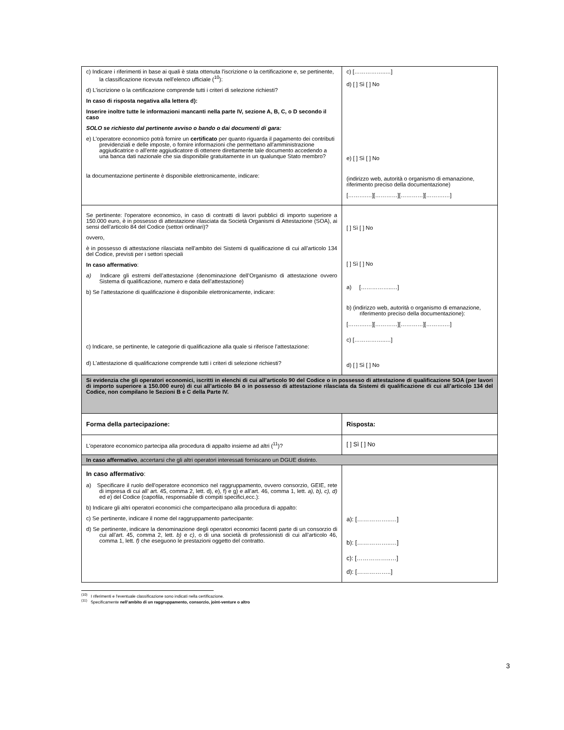| c) Indicare i riferimenti in base ai quali è stata ottenuta l'iscrizione o la certificazione e, se pertinente, la classificazione ricevuta nell'elenco ufficiale (<sup>10</sup>): d) L'iscrizione o la certificazione comprende tutti i criteri di selezione richiesti? In caso di risposta negativa alla lettera d): Inserire inoltre tutte le informazioni mancanti nella parte IV, sezione A, B, C, o D secondo il caso SOLO se richiesto dal pertinente avviso o bando o dai documenti di gara: e) L'operatore economico potrà fornire un certificato per quanto riguarda il pagamento dei contributi previdenziali e delle imposte, o fornire informazioni che permettano all'amministrazione aggiudicatrice o all'ente aggiudicatore di ottenere direttamente tale documento accedendo a una banca dati nazionale che sia disponibile gratuitamente in un qualunque Stato membro? la documentazione pertinente è disponibile elettronicamente, indicare: | c) [……………..…] d) [ ] Sì [ ] No e) [ ] Sì [ ] No (indirizzo web, autorità o organismo di emanazione, riferimento preciso della documentazione) [……….…][…………][…………][……….…] |
| Se pertinente: l'operatore economico, in caso di contratti di lavori pubblici di importo superiore a 150.000 euro, è in possesso di attestazione rilasciata da Società Organismi di Attestazione (SOA), ai sensi dell’articolo 84 del Codice (settori ordinari)? ovvero, è in possesso di attestazione rilasciata nell’ambito dei Sistemi di qualificazione di cui all’articolo 134 del Codice, previsti per i settori speciali In caso affermativo : a) Indicare gli estremi dell’attestazione (denominazione dell’Organismo di attestazione ovvero Sistema di qualificazione, numero e data dell’attestazione) b) Se l’attestazione di qualificazione è disponibile elettronicamente, indicare: c) Indicare, se pertinente, le categorie di qualificazione alla quale si riferisce l’attestazione: d) L'attestazione di qualificazione comprende tutti i criteri di selezione richiesti? | [ ] Sì [ ] No [ ] Sì [ ] No a) [……………..…] b) (indirizzo web, autorità o organismo di emanazione, riferimento preciso della documentazione): [……….…][…………][…………][……….…] c) [……………..…] d) [ ] Sì [ ] No |
| Si evidenzia che gli operatori economici, iscritti in elenchi di cui all’articolo 90 del Codice o in possesso di attestazione di qualificazione SOA (per lavori di importo superiore a 150.000 euro) di cui all’articolo 84 o in possesso di attestazione rilasciata da Sistemi di qualificazione di cui all’articolo 134 del Codice, non compilano le Sezioni B e C della Parte IV. | |
| Forma della partecipazione: | Risposta: |
| L'operatore economico partecipa alla procedura di appalto insieme ad altri (<sup>11</sup>)? | [ ] Sì [ ] No |
| In caso affermativo , accertarsi che gli altri operatori interessati forniscano un DGUE distinto. | |
| In caso affermativo : a) Specificare il ruolo dell'operatore economico nel raggruppamento, ovvero consorzio, GEIE, rete di impresa di cui all’ art. 45, comma 2, lett. d), e), f) e g) e all’art. 46, comma 1, lett. a), b), c), d) ed e ) del Codice (capofila, responsabile di compiti specifici,ecc.): b) Indicare gli altri operatori economici che compartecipano alla procedura di appalto: c) Se pertinente, indicare il nome del raggruppamento partecipante: d) Se pertinente, indicare la denominazione degli operatori economici facenti parte di un consorzio di cui all’art. 45, comma 2, lett. b) e c) , o di una società di professionisti di cui all’articolo 46, comma 1, lett. f) che eseguono le prestazioni oggetto del contratto. | a): [……………..…] b): [……………..…] c): [……………..…] d): [……………..] |
<sup>(10)</sup> I riferimenti e l'eventuale classificazione sono indicati nella certificazione.
<sup>(11)</sup> Specificamente nell’ambito di un raggruppamento, consorzio, joint-venture o altro
3